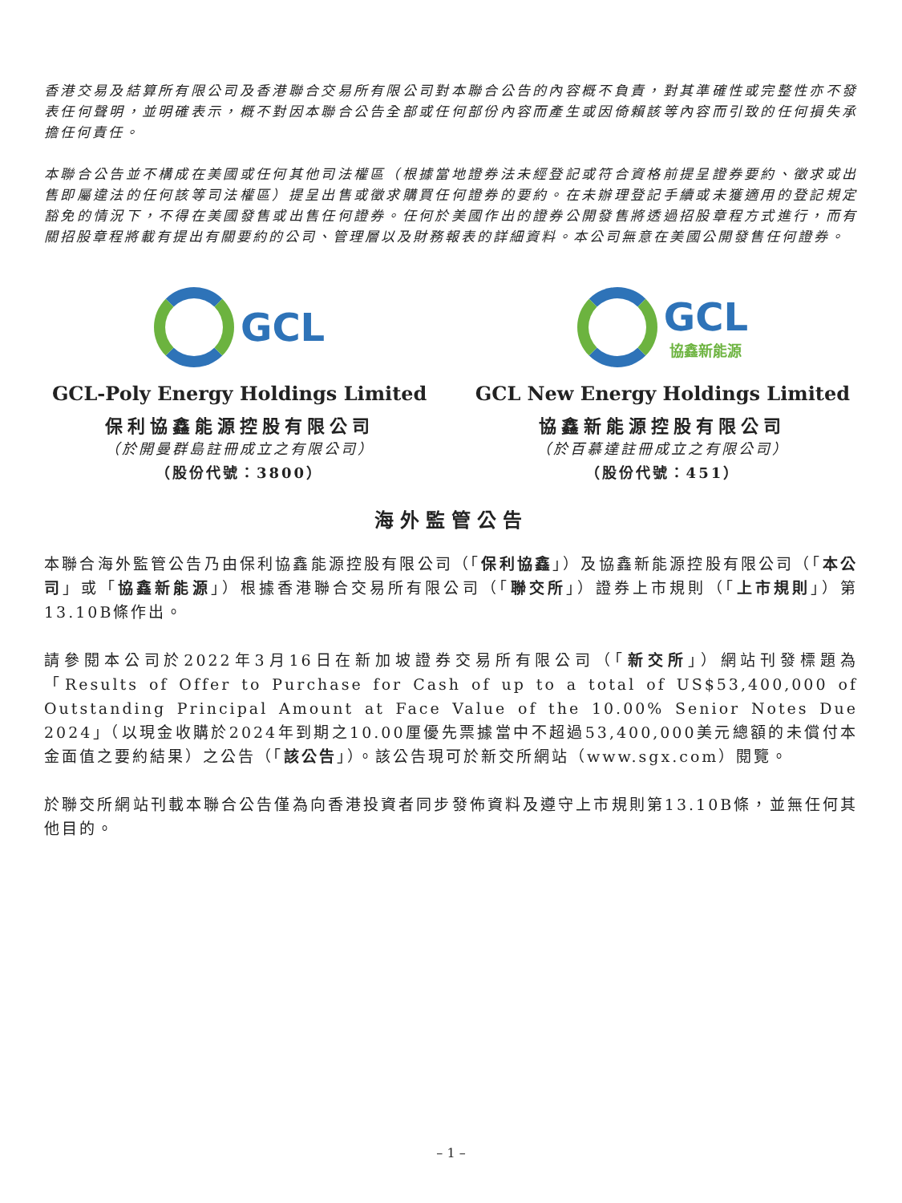香港交易及結算所有限公司及香港聯合交易所有限公司對本聯合公告的內容概不負責，對其準確性或完整性亦不發表任何聲明，並明確表示，概不對因本聯合公告全部或任何部份內容而產生或因倚賴該等內容而引致的任何損失承擔任何責任。
本聯合公告並不構成在美國或任何其他司法權區（根據當地證券法未經登記或符合資格前提呈證券要約、徵求或出售即屬違法的任何該等司法權區）提呈出售或徵求購買任何證券的要約。在未辦理登記手續或未獲適用的登記規定豁免的情況下，不得在美國發售或出售任何證券。任何於美國作出的證券公開發售將透過招股章程方式進行，而有關招股章程將載有提出有關要約的公司、管理層以及財務報表的詳細資料。本公司無意在美國公開發售任何證券。
GCL
GCL-Poly Energy Holdings Limited
保利協鑫能源控股有限公司
（於開曼群島註冊成立之有限公司）
（股份代號：3800）
GCL
協鑫新能源
GCL New Energy Holdings Limited
協鑫新能源控股有限公司
（於百慕達註冊成立之有限公司）
（股份代號：451）
海外監管公告
本聯合海外監管公告乃由保利協鑫能源控股有限公司（「保利協鑫」）及協鑫新能源控股有限公司（「本公司」或「協鑫新能源」）根據香港聯合交易所有限公司（「聯交所」）證券上市規則（「上市規則」）第13.10B條作出。
請參閱本公司於2022年3月16日在新加坡證券交易所有限公司（「新交所」）網站刊發標題為「Results of Offer to Purchase for Cash of up to a total of US$53,400,000 of Outstanding Principal Amount at Face Value of the 10.00% Senior Notes Due 2024」（以現金收購於2024年到期之10.00厘優先票據當中不超過53,400,000美元總額的未償付本金面值之要約結果）之公告（「該公告」）。該公告現可於新交所網站（www.sgx.com）閱覽。
於聯交所網站刊載本聯合公告僅為向香港投資者同步發佈資料及遵守上市規則第13.10B條，並無任何其他目的。
– 1 –